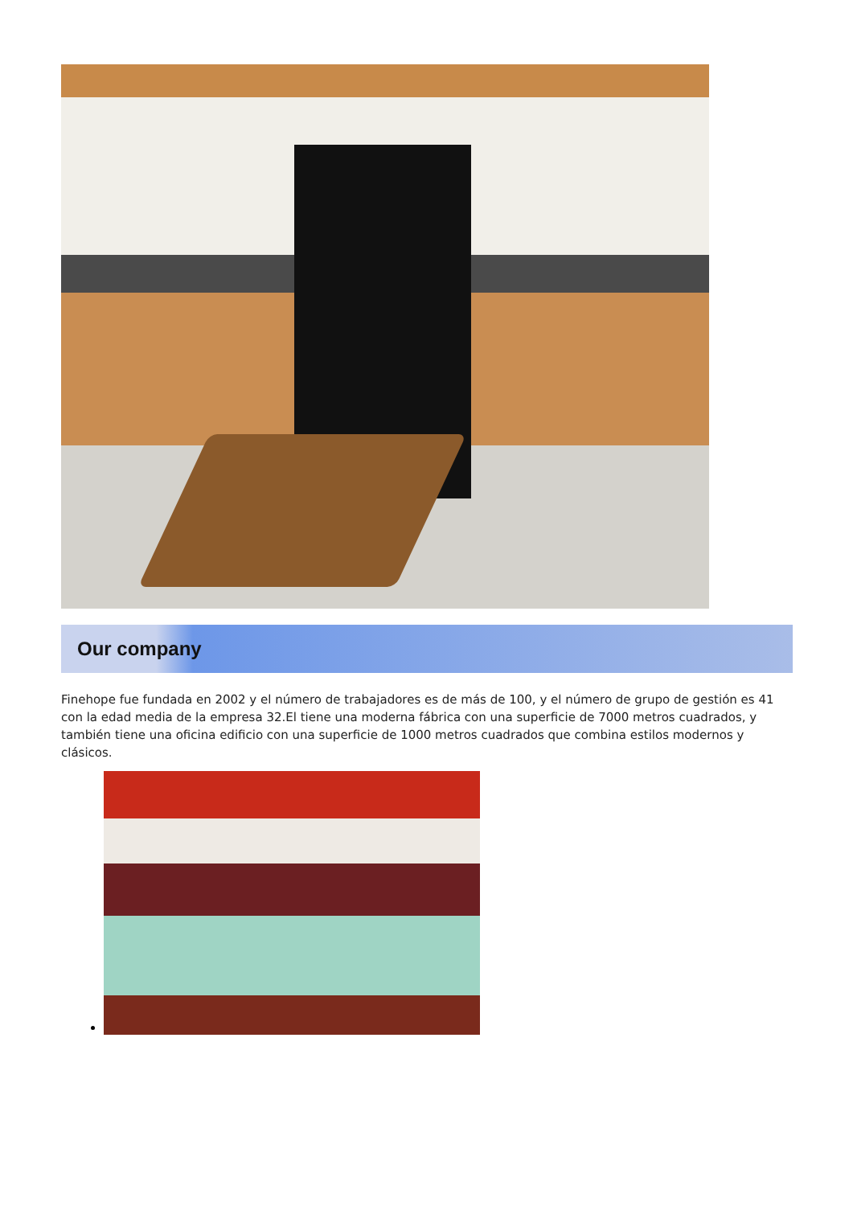Our company
Finehope fue fundada en 2002 y el número de trabajadores es de más de 100, y el número de grupo de gestión es 41 con la edad media de la empresa 32.El tiene una moderna fábrica con una superficie de 7000 metros cuadrados, y también tiene una oficina edificio con una superficie de 1000 metros cuadrados que combina estilos modernos y clásicos.